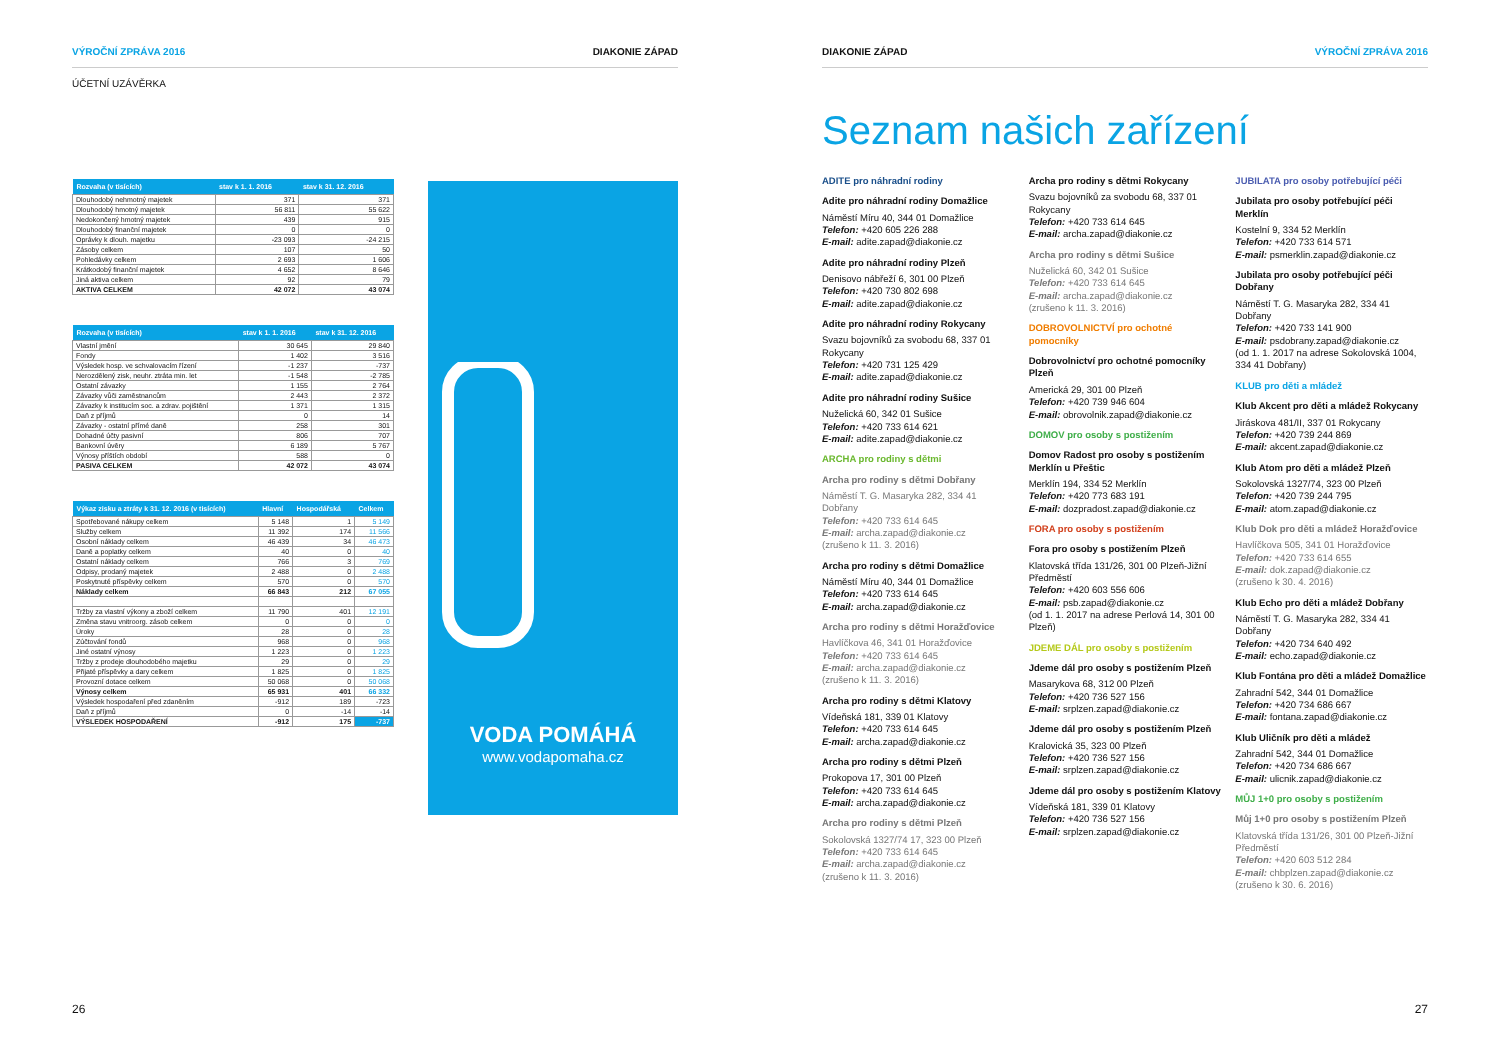VÝROČNÍ ZPRÁVA 2016 DIAKONIE ZÁPAD
ÚČETNÍ UZÁVĚRKA
| Rozvaha (v tisících) | stav k 1. 1. 2016 | stav k 31. 12. 2016 |
| --- | --- | --- |
| Dlouhodobý nehmotný majetek | 371 | 371 |
| Dlouhodobý hmotný majetek | 56 811 | 55 622 |
| Nedokončený hmotný majetek | 439 | 915 |
| Dlouhodobý finanční majetek | 0 | 0 |
| Oprávky k dlouh. majetku | -23 093 | -24 215 |
| Zásoby celkem | 107 | 50 |
| Pohledávky celkem | 2 693 | 1 606 |
| Krátkodobý finanční majetek | 4 652 | 8 646 |
| Jiná aktiva celkem | 92 | 79 |
| AKTIVA CELKEM | 42 072 | 43 074 |
| Rozvaha (v tisících) | stav k 1. 1. 2016 | stav k 31. 12. 2016 |
| --- | --- | --- |
| Vlastní jmění | 30 645 | 29 840 |
| Fondy | 1 402 | 3 516 |
| Výsledek hosp. ve schvalovacím řízení | -1 237 | -737 |
| Nerozdělený zisk, neuhr. ztráta min. let | -1 548 | -2 785 |
| Ostatní závazky | 1 155 | 2 764 |
| Závazky vůči zaměstnancům | 2 443 | 2 372 |
| Závazky k institucím soc. a zdrav. pojištění | 1 371 | 1 315 |
| Daň z příjmů | 0 | 14 |
| Závazky - ostatní přímé daně | 258 | 301 |
| Dohadné účty pasivní | 806 | 707 |
| Bankovní úvěry | 6 189 | 5 767 |
| Výnosy příštích období | 588 | 0 |
| PASIVA CELKEM | 42 072 | 43 074 |
| Výkaz zisku a ztráty k 31. 12. 2016 (v tisících) | Hlavní | Hospodářská | Celkem |
| --- | --- | --- | --- |
| Spotřebované nákupy celkem | 5 148 | 1 | 5 149 |
| Služby celkem | 11 392 | 174 | 11 566 |
| Osobní náklady celkem | 46 439 | 34 | 46 473 |
| Daně a poplatky celkem | 40 | 0 | 40 |
| Ostatní náklady celkem | 766 | 3 | 769 |
| Odpisy, prodaný majetek | 2 488 | 0 | 2 488 |
| Poskytnuté příspěvky celkem | 570 | 0 | 570 |
| Náklady celkem | 66 843 | 212 | 67 055 |
| Tržby za vlastní výkony a zboží celkem | 11 790 | 401 | 12 191 |
| Změna stavu vnitroorg. zásob celkem | 0 | 0 | 0 |
| Úroky | 28 | 0 | 28 |
| Zúčtování fondů | 968 | 0 | 968 |
| Jiné ostatní výnosy | 1 223 | 0 | 1 223 |
| Tržby z prodeje dlouhodobého majetku | 29 | 0 | 29 |
| Přijaté příspěvky a dary celkem | 1 825 | 0 | 1 825 |
| Provozní dotace celkem | 50 068 | 0 | 50 068 |
| Výnosy celkem | 65 931 | 401 | 66 332 |
| Výsledek hospodaření před zdaněním | -912 | 189 | -723 |
| Daň z příjmů | 0 | -14 | -14 |
| VÝSLEDEK HOSPODAŘENÍ | -912 | 175 | -737 |
VODA POMÁHÁ
www.vodapomaha.cz
26
DIAKONIE ZÁPAD VÝROČNÍ ZPRÁVA 2016
Seznam našich zařízení
ADITE pro náhradní rodiny
Adite pro náhradní rodiny Domažlice
Náměstí Míru 40, 344 01 Domažlice
Telefon: +420 605 226 288
E-mail: adite.zapad@diakonie.cz
Adite pro náhradní rodiny Plzeň
Denisovo nábřeží 6, 301 00 Plzeň
Telefon: +420 730 802 698
E-mail: adite.zapad@diakonie.cz
Adite pro náhradní rodiny Rokycany
Svazu bojovníků za svobodu 68, 337 01 Rokycany
Telefon: +420 731 125 429
E-mail: adite.zapad@diakonie.cz
Adite pro náhradní rodiny Sušice
Nuželická 60, 342 01 Sušice
Telefon: +420 733 614 621
E-mail: adite.zapad@diakonie.cz
ARCHA pro rodiny s dětmi
Archa pro rodiny s dětmi Dobřany
Náměstí T. G. Masaryka 282, 334 41 Dobřany
Telefon: +420 733 614 645
E-mail: archa.zapad@diakonie.cz
(zrušeno k 11. 3. 2016)
Archa pro rodiny s dětmi Domažlice
Náměstí Míru 40, 344 01 Domažlice
Telefon: +420 733 614 645
E-mail: archa.zapad@diakonie.cz
Archa pro rodiny s dětmi Horažďovice
Havlíčkova 46, 341 01 Horažďovice
Telefon: +420 733 614 645
E-mail: archa.zapad@diakonie.cz
(zrušeno k 11. 3. 2016)
Archa pro rodiny s dětmi Klatovy
Vídeňská 181, 339 01 Klatovy
Telefon: +420 733 614 645
E-mail: archa.zapad@diakonie.cz
Archa pro rodiny s dětmi Plzeň
Prokopova 17, 301 00 Plzeň
Telefon: +420 733 614 645
E-mail: archa.zapad@diakonie.cz
Archa pro rodiny s dětmi Plzeň
Sokolovská 1327/74 17, 323 00 Plzeň
Telefon: +420 733 614 645
E-mail: archa.zapad@diakonie.cz
(zrušeno k 11. 3. 2016)
Archa pro rodiny s dětmi Rokycany
Svazu bojovníků za svobodu 68, 337 01 Rokycany
Telefon: +420 733 614 645
E-mail: archa.zapad@diakonie.cz
Archa pro rodiny s dětmi Sušice
Nuželická 60, 342 01 Sušice
Telefon: +420 733 614 645
E-mail: archa.zapad@diakonie.cz
(zrušeno k 11. 3. 2016)
DOBROVOLNICTVÍ pro ochotné pomocníky
Dobrovolnictví pro ochotné pomocníky Plzeň
Americká 29, 301 00 Plzeň
Telefon: +420 739 946 604
E-mail: obrovolnik.zapad@diakonie.cz
DOMOV pro osoby s postižením
Domov Radost pro osoby s postižením Merklín u Přeštic
Merklín 194, 334 52 Merklín
Telefon: +420 773 683 191
E-mail: dozpradost.zapad@diakonie.cz
FORA pro osoby s postižením
Fora pro osoby s postižením Plzeň
Klatovská třída 131/26, 301 00 Plzeň-Jižní Předměstí
Telefon: +420 603 556 606
E-mail: psb.zapad@diakonie.cz
(od 1. 1. 2017 na adrese Perlová 14, 301 00 Plzeň)
JDEME DÁL pro osoby s postižením
Jdeme dál pro osoby s postižením Plzeň
Masarykova 68, 312 00 Plzeň
Telefon: +420 736 527 156
E-mail: srplzen.zapad@diakonie.cz
Jdeme dál pro osoby s postižením Plzeň
Kralovická 35, 323 00 Plzeň
Telefon: +420 736 527 156
E-mail: srplzen.zapad@diakonie.cz
Jdeme dál pro osoby s postižením Klatovy
Vídeňská 181, 339 01 Klatovy
Telefon: +420 736 527 156
E-mail: srplzen.zapad@diakonie.cz
JUBILATA pro osoby potřebující péči
Jubilata pro osoby potřebující péči Merklín
Kostelní 9, 334 52 Merklín
Telefon: +420 733 614 571
E-mail: psmerklin.zapad@diakonie.cz
Jubilata pro osoby potřebující péči Dobřany
Náměstí T. G. Masaryka 282, 334 41 Dobřany
Telefon: +420 733 141 900
E-mail: psdobrany.zapad@diakonie.cz
(od 1. 1. 2017 na adrese Sokolovská 1004, 334 41 Dobřany)
KLUB pro děti a mládež
Klub Akcent pro děti a mládež Rokycany
Jiráskova 481/II, 337 01 Rokycany
Telefon: +420 739 244 869
E-mail: akcent.zapad@diakonie.cz
Klub Atom pro děti a mládež Plzeň
Sokolovská 1327/74, 323 00 Plzeň
Telefon: +420 739 244 795
E-mail: atom.zapad@diakonie.cz
Klub Dok pro děti a mládež Horažďovice
Havlíčkova 505, 341 01 Horažďovice
Telefon: +420 733 614 655
E-mail: dok.zapad@diakonie.cz
(zrušeno k 30. 4. 2016)
Klub Echo pro děti a mládež Dobřany
Náměstí T. G. Masaryka 282, 334 41 Dobřany
Telefon: +420 734 640 492
E-mail: echo.zapad@diakonie.cz
Klub Fontána pro děti a mládež Domažlice
Zahradní 542, 344 01 Domažlice
Telefon: +420 734 686 667
E-mail: fontana.zapad@diakonie.cz
Klub Uličník pro děti a mládež
Zahradní 542, 344 01 Domažlice
Telefon: +420 734 686 667
E-mail: ulicnik.zapad@diakonie.cz
MŮJ 1+0 pro osoby s postižením
Můj 1+0 pro osoby s postižením Plzeň
Klatovská třída 131/26, 301 00 Plzeň-Jižní Předměstí
Telefon: +420 603 512 284
E-mail: chbplzen.zapad@diakonie.cz
(zrušeno k 30. 6. 2016)
27